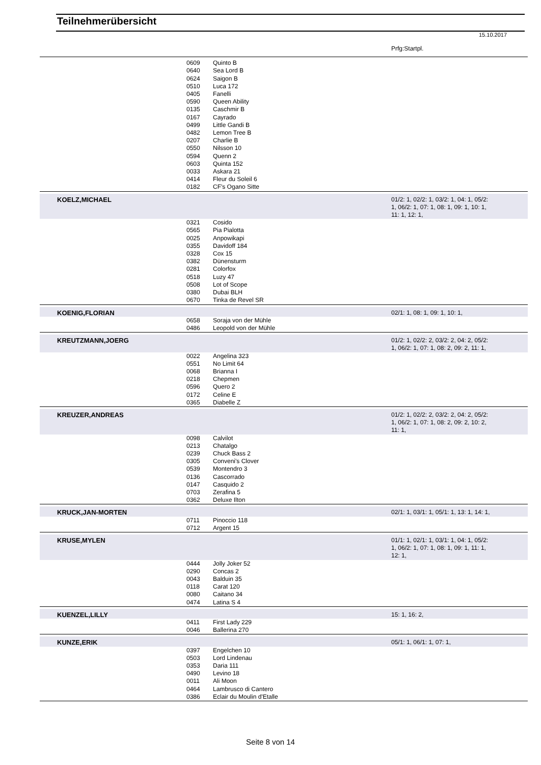Teilnehmerübersicht
15.10.2017
| | | | Prfg:Startpl. |
| | 0609 | Quinto B | |
| | 0640 | Sea Lord B | |
| | 0624 | Saigon B | |
| | 0510 | Luca 172 | |
| | 0405 | Fanelli | |
| | 0590 | Queen Ability | |
| | 0135 | Caschmir B | |
| | 0167 | Cayrado | |
| | 0499 | Little Gandi B | |
| | 0482 | Lemon Tree B | |
| | 0207 | Charlie B | |
| | 0550 | Nilsson 10 | |
| | 0594 | Quenn 2 | |
| | 0603 | Quinta 152 | |
| | 0033 | Askara 21 | |
| | 0414 | Fleur du Soleil 6 | |
| | 0182 | CF's Ogano Sitte | |
| KOELZ,MICHAEL | | | 01/2: 1, 02/2: 1, 03/2: 1, 04: 1, 05/2: 1, 06/2: 1, 07: 1, 08: 1, 09: 1, 10: 1, 11: 1, 12: 1, |
| | 0321 | Cosido | |
| | 0565 | Pia Pialotta | |
| | 0025 | Anpowikapi | |
| | 0355 | Davidoff 184 | |
| | 0328 | Cox 15 | |
| | 0382 | Dünensturm | |
| | 0281 | Colorfox | |
| | 0518 | Luzy 47 | |
| | 0508 | Lot of Scope | |
| | 0380 | Dubai BLH | |
| | 0670 | Tinka de Revel SR | |
| KOENIG,FLORIAN | | | 02/1: 1, 08: 1, 09: 1, 10: 1, |
| | 0658 | Soraja von der Mühle | |
| | 0486 | Leopold von der Mühle | |
| KREUTZMANN,JOERG | | | 01/2: 1, 02/2: 2, 03/2: 2, 04: 2, 05/2: 1, 06/2: 1, 07: 1, 08: 2, 09: 2, 11: 1, |
| | 0022 | Angelina 323 | |
| | 0551 | No Limit 64 | |
| | 0068 | Brianna I | |
| | 0218 | Chepmen | |
| | 0596 | Quero 2 | |
| | 0172 | Celine E | |
| | 0365 | Diabelle Z | |
| KREUZER,ANDREAS | | | 01/2: 1, 02/2: 2, 03/2: 2, 04: 2, 05/2: 1, 06/2: 1, 07: 1, 08: 2, 09: 2, 10: 2, 11: 1, |
| | 0098 | Calvilot | |
| | 0213 | Chatalgo | |
| | 0239 | Chuck Bass 2 | |
| | 0305 | Conveni's Clover | |
| | 0539 | Montendro 3 | |
| | 0136 | Cascorrado | |
| | 0147 | Casquido 2 | |
| | 0703 | Zerafina 5 | |
| | 0362 | Deluxe Ilton | |
| KRUCK,JAN-MORTEN | | | 02/1: 1, 03/1: 1, 05/1: 1, 13: 1, 14: 1, |
| | 0711 | Pinoccio 118 | |
| | 0712 | Argent 15 | |
| KRUSE,MYLEN | | | 01/1: 1, 02/1: 1, 03/1: 1, 04: 1, 05/2: 1, 06/2: 1, 07: 1, 08: 1, 09: 1, 11: 1, 12: 1, |
| | 0444 | Jolly Joker 52 | |
| | 0290 | Concas 2 | |
| | 0043 | Balduin 35 | |
| | 0118 | Carat 120 | |
| | 0080 | Caitano 34 | |
| | 0474 | Latina S 4 | |
| KUENZEL,LILLY | | | 15: 1, 16: 2, |
| | 0411 | First Lady 229 | |
| | 0046 | Ballerina 270 | |
| KUNZE,ERIK | | | 05/1: 1, 06/1: 1, 07: 1, |
| | 0397 | Engelchen 10 | |
| | 0503 | Lord Lindenau | |
| | 0353 | Daria 111 | |
| | 0490 | Levino 18 | |
| | 0011 | Ali Moon | |
| | 0464 | Lambrusco di Cantero | |
| | 0386 | Eclair du Moulin d'Etalle | |
Seite 8 von 14